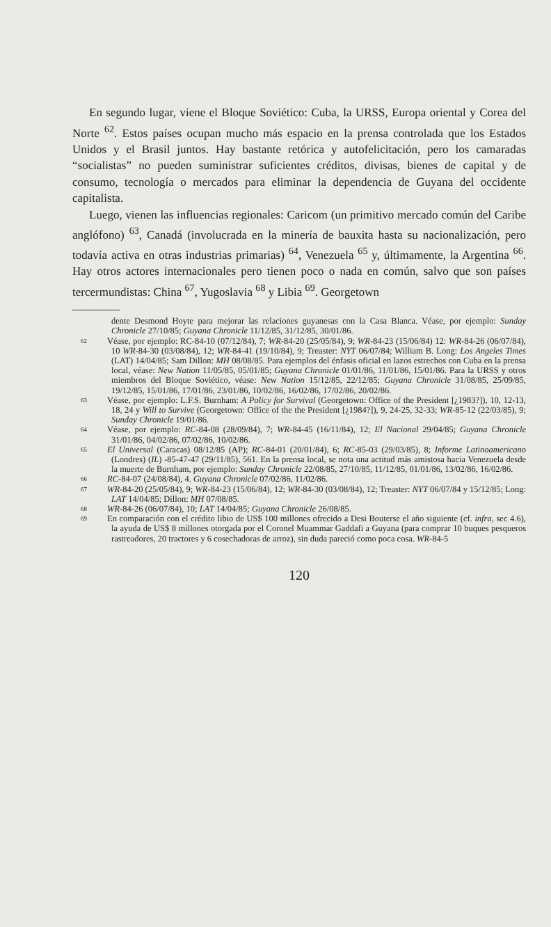En segundo lugar, viene el Bloque Soviético: Cuba, la URSS, Europa oriental y Corea del Norte <sup>62</sup>. Estos países ocupan mucho más espacio en la prensa controlada que los Estados Unidos y el Brasil juntos. Hay bastante retórica y autofelicitación, pero los camaradas “socialistas” no pueden suministrar suficientes créditos, divisas, bienes de capital y de consumo, tecnología o mercados para eliminar la dependencia de Guyana del occidente capitalista.
Luego, vienen las influencias regionales: Caricom (un primitivo mercado común del Caribe anglófono) <sup>63</sup>, Canadá (involucrada en la minería de bauxita hasta su nacionalización, pero todavía activa en otras industrias primarias) <sup>64</sup>, Venezuela <sup>65</sup> y, últimamente, la Argentina <sup>66</sup>. Hay otros actores internacionales pero tienen poco o nada en común, salvo que son países tercermundistas: China <sup>67</sup>, Yugoslavia <sup>68</sup> y Libia <sup>69</sup>. Georgetown
dente Desmond Hoyte para mejorar las relaciones guyanesas con la Casa Blanca. Véase, por ejemplo: Sunday Chronicle 27/10/85; Guyana Chronicle 11/12/85, 31/12/85, 30/01/86.
62 Véase, por ejemplo: RC-84-10 (07/12/84), 7; WR-84-20 (25/05/84), 9; WR-84-23 (15/06/84) 12: WR-84-26 (06/07/84), 10 WR-84-30 (03/08/84), 12; WR-84-41 (19/10/84), 9; Treaster: NYT 06/07/84; William B. Long: Los Angeles Times (LAT) 14/04/85; Sam Dillon: MH 08/08/85. Para ejemplos del énfasis oficial en lazos estrechos con Cuba en la prensa local, véase: New Nation 11/05/85, 05/01/85; Guyana Chronicle 01/01/86, 11/01/86, 15/01/86. Para la URSS y otros miembros del Bloque Soviético, véase: New Nation 15/12/85, 22/12/85; Guyana Chronicle 31/08/85, 25/09/85, 19/12/85, 15/01/86, 17/01/86, 23/01/86, 10/02/86, 16/02/86, 17/02/86, 20/02/86.
63 Véase, por ejemplo: L.F.S. Burnham: A Policy for Survival (Georgetown: Office of the President [¿1983?]), 10, 12-13, 18, 24 y Will to Survive (Georgetown: Office of the the President [¿1984?]), 9, 24-25, 32-33; WR-85-12 (22/03/85), 9; Sunday Chronicle 19/01/86.
64 Véase, por ejemplo: RC-84-08 (28/09/84), 7; WR-84-45 (16/11/84), 12; El Nacional 29/04/85; Guyana Chronicle 31/01/86, 04/02/86, 07/02/86, 10/02/86.
65 El Universal (Caracas) 08/12/85 (AP); RC-84-01 (20/01/84), 6; RC-85-03 (29/03/85), 8; Informe Latinoamericano (Londres) (IL) -85-47-47 (29/11/85), 561. En la prensa local, se nota una actitud más amistosa hacia Venezuela desde la muerte de Burnham, por ejemplo: Sunday Chronicle 22/08/85, 27/10/85, 11/12/85, 01/01/86, 13/02/86, 16/02/86.
66 RC-84-07 (24/08/84), 4. Guyana Chronicle 07/02/86, 11/02/86.
67 WR-84-20 (25/05/84), 9; WR-84-23 (15/06/84), 12; WR-84-30 (03/08/84), 12; Treaster: NYT 06/07/84 y 15/12/85; Long: LAT 14/04/85; Dillon: MH 07/08/85.
68 WR-84-26 (06/07/84), 10; LAT 14/04/85; Guyana Chronicle 26/08/85.
69 En comparación con el crédito libio de US$ 100 millones ofrecido a Desi Bouterse el año siguiente (cf. infra, sec 4.6), la ayuda de US$ 8 millones otorgada por el Coronel Muammar Gaddafi a Guyana (para comprar 10 buques pesqueros rastreadores, 20 tractores y 6 cosechadoras de arroz), sin duda pareció como poca cosa. WR-84-5
120